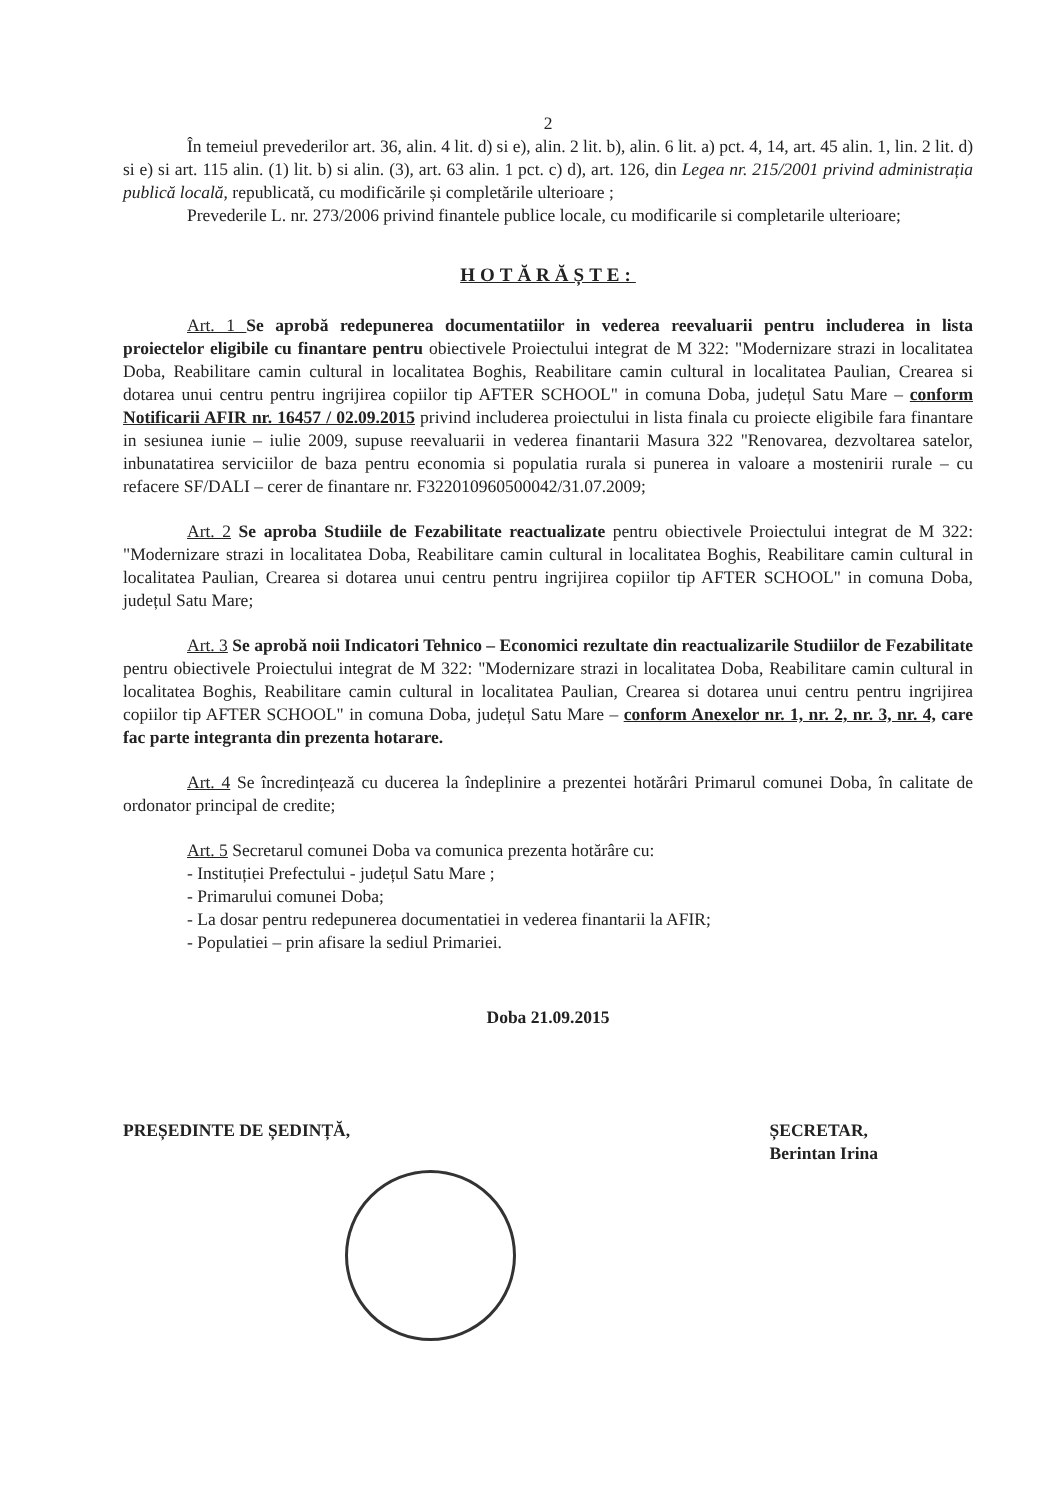2
În temeiul prevederilor art. 36, alin. 4 lit. d) si e), alin. 2 lit. b), alin. 6 lit. a) pct. 4, 14, art. 45 alin. 1, lin. 2 lit. d) si e) si art. 115 alin. (1) lit. b) si alin. (3), art. 63 alin. 1 pct. c) d), art. 126, din Legea nr. 215/2001 privind administrația publică locală, republicată, cu modificările și completările ulterioare ;
Prevederile L. nr. 273/2006 privind finantele publice locale, cu modificarile si completarile ulterioare;
HOTĂRĂȘTE:
Art. 1 Se aprobă redepunerea documentatiilor in vederea reevaluarii pentru includerea in lista proiectelor eligibile cu finantare pentru obiectivele Proiectului integrat de M 322: "Modernizare strazi in localitatea Doba, Reabilitare camin cultural in localitatea Boghis, Reabilitare camin cultural in localitatea Paulian, Crearea si dotarea unui centru pentru ingrijirea copiilor tip AFTER SCHOOL" in comuna Doba, județul Satu Mare – conform Notificarii AFIR nr. 16457 / 02.09.2015 privind includerea proiectului in lista finala cu proiecte eligibile fara finantare in sesiunea iunie – iulie 2009, supuse reevaluarii in vederea finantarii Masura 322 "Renovarea, dezvoltarea satelor, inbunatatirea serviciilor de baza pentru economia si populatia rurala si punerea in valoare a mostenirii rurale – cu refacere SF/DALI – cerer de finantare nr. F322010960500042/31.07.2009;
Art. 2 Se aproba Studiile de Fezabilitate reactualizate pentru obiectivele Proiectului integrat de M 322: "Modernizare strazi in localitatea Doba, Reabilitare camin cultural in localitatea Boghis, Reabilitare camin cultural in localitatea Paulian, Crearea si dotarea unui centru pentru ingrijirea copiilor tip AFTER SCHOOL" in comuna Doba, județul Satu Mare;
Art. 3 Se aprobă noii Indicatori Tehnico – Economici rezultate din reactualizarile Studiilor de Fezabilitate pentru obiectivele Proiectului integrat de M 322: "Modernizare strazi in localitatea Doba, Reabilitare camin cultural in localitatea Boghis, Reabilitare camin cultural in localitatea Paulian, Crearea si dotarea unui centru pentru ingrijirea copiilor tip AFTER SCHOOL" in comuna Doba, județul Satu Mare – conform Anexelor nr. 1, nr. 2, nr. 3, nr. 4, care fac parte integranta din prezenta hotarare.
Art. 4 Se încredințează cu ducerea la îndeplinire a prezentei hotărâri Primarul comunei Doba, în calitate de ordonator principal de credite;
Art. 5 Secretarul comunei Doba va comunica prezenta hotărâre cu:
- Instituției Prefectului - județul Satu Mare ;
- Primarului comunei Doba;
- La dosar pentru redepunerea documentatiei in vederea finantarii la AFIR;
- Populatiei – prin afisare la sediul Primariei.
Doba 21.09.2015
PREȘEDINTE DE ȘEDINȚĂ, ȘECRETAR,
Berintan Irina